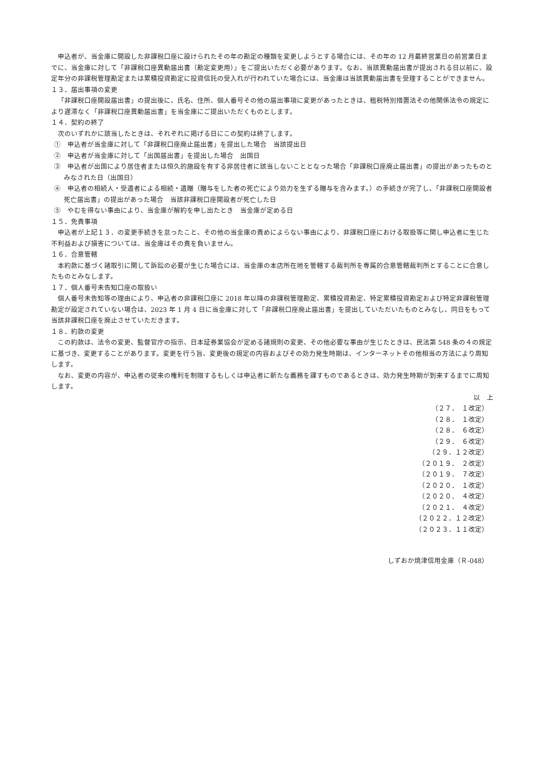申込者が、当金庫に開設した非課税口座に設けられたその年の勘定の種類を変更しようとする場合には、その年の 12 月最終営業日の前営業日までに、当金庫に対して「非課税口座異動届出書（勘定変更用）」をご提出いただく必要があります。なお、当該異動届出書が提出される日以前に、設定年分の非課税管理勘定または累積投資勘定に投資信託の受入れが行われていた場合には、当金庫は当該異動届出書を受理することができません。
１３．届出事項の変更
「非課税口座開設届出書」の提出後に、氏名、住所、個人番号その他の届出事項に変更があったときは、租税特別措置法その他関係法令の規定により遅滞なく「非課税口座異動届出書」を当金庫にご提出いただくものとします。
１４．契約の終了
次のいずれかに該当したときは、それぞれに掲げる日にこの契約は終了します。
①　申込者が当金庫に対して「非課税口座廃止届出書」を提出した場合　当該提出日
②　申込者が当金庫に対して「出国届出書」を提出した場合　出国日
③　申込者が出国により居住者または恒久的施設を有する非居住者に該当しないこととなった場合「非課税口座廃止届出書」の提出があったものとみなされた日（出国日）
④　申込者の相続人・受遺者による相続・遺贈（贈与をした者の死亡により効力を生ずる贈与を含みます。）の手続きが完了し、「非課税口座開設者死亡届出書」の提出があった場合　当該非課税口座開設者が死亡した日
⑤　やむを得ない事由により、当金庫が解約を申し出たとき　当金庫が定める日
１５．免責事項
申込者が上記１３．の変更手続きを怠ったこと、その他の当金庫の責めによらない事由により、非課税口座における取扱等に関し申込者に生じた不利益および損害については、当金庫はその責を負いません。
１６．合意管轄
本約款に基づく諸取引に関して訴訟の必要が生じた場合には、当金庫の本店所在地を管轄する裁判所を専属的合意管轄裁判所とすることに合意したものとみなします。
１７．個人番号未告知口座の取扱い
個人番号未告知等の理由により、申込者の非課税口座に 2018 年以降の非課税管理勘定、累積投資勘定、特定累積投資勘定および特定非課税管理勘定が設定されていない場合は、2023 年 1 月 4 日に当金庫に対して「非課税口座廃止届出書」を提出していただいたものとみなし、同日をもって当該非課税口座を廃止させていただきます。
１８．約款の変更
この約款は、法令の変更、監督官庁の指示、日本証券業協会が定める諸規則の変更、その他必要な事由が生じたときは、民法第 548 条の４の規定に基づき、変更することがあります。変更を行う旨、変更後の規定の内容およびその効力発生時期は、インターネットその他相当の方法により周知します。
なお、変更の内容が、申込者の従来の権利を制限するもしくは申込者に新たな義務を課すものであるときは、効力発生時期が到来するまでに周知します。
以　上
（２７．　１改定）
（２８．　１改定）
（２８．　６改定）
（２９．　６改定）
（２９．１２改定）
（２０１９．　２改定）
（２０１９．　７改定）
（２０２０．　１改定）
（２０２０．　４改定）
（２０２１．　４改定）
（２０２２．１２改定）
（２０２３．１１改定）
しずおか焼津信用金庫（Ｒ-048）